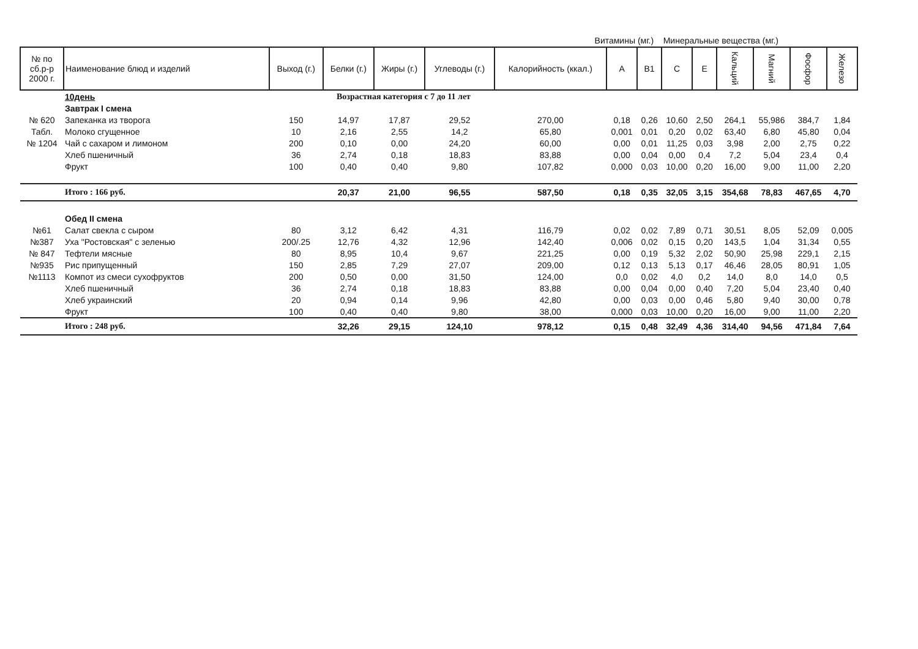Витамины (мг.) Минеральные вещества (мг.)
| № по сб.р-р 2000 г. | Наименование блюд и изделий | Выход (г.) | Белки (г.) | Жиры (г.) | Углеводы (г.) | Калорийность (ккал.) | А | В1 | С | Е | Кальций | Магний | Фосфор | Железо |
| --- | --- | --- | --- | --- | --- | --- | --- | --- | --- | --- | --- | --- | --- | --- |
| | 10день | Возрастная категория с 7 до 11 лет | | | | | | | | | | | | |
| | Завтрак I смена | | | | | | | | | | | | | |
| № 620 | Запеканка из творога | 150 | 14,97 | 17,87 | 29,52 | 270,00 | 0,18 | 0,26 | 10,60 | 2,50 | 264,1 | 55,986 | 384,7 | 1,84 |
| Табл. | Молоко сгущенное | 10 | 2,16 | 2,55 | 14,2 | 65,80 | 0,001 | 0,01 | 0,20 | 0,02 | 63,40 | 6,80 | 45,80 | 0,04 |
| № 1204 | Чай с сахаром и лимоном | 200 | 0,10 | 0,00 | 24,20 | 60,00 | 0,00 | 0,01 | 11,25 | 0,03 | 3,98 | 2,00 | 2,75 | 0,22 |
| | Хлеб пшеничный | 36 | 2,74 | 0,18 | 18,83 | 83,88 | 0,00 | 0,04 | 0,00 | 0,4 | 7,2 | 5,04 | 23,4 | 0,4 |
| | Фрукт | 100 | 0,40 | 0,40 | 9,80 | 107,82 | 0,000 | 0,03 | 10,00 | 0,20 | 16,00 | 9,00 | 11,00 | 2,20 |
| | Итого : 166 руб. | | 20,37 | 21,00 | 96,55 | 587,50 | 0,18 | 0,35 | 32,05 | 3,15 | 354,68 | 78,83 | 467,65 | 4,70 |
| | Обед II смена | | | | | | | | | | | | | |
| №61 | Салат свекла с сыром | 80 | 3,12 | 6,42 | 4,31 | 116,79 | 0,02 | 0,02 | 7,89 | 0,71 | 30,51 | 8,05 | 52,09 | 0,005 |
| №387 | Уха "Ростовская" с зеленью | 200/.25 | 12,76 | 4,32 | 12,96 | 142,40 | 0,006 | 0,02 | 0,15 | 0,20 | 143,5 | 1,04 | 31,34 | 0,55 |
| № 847 | Тефтели мясные | 80 | 8,95 | 10,4 | 9,67 | 221,25 | 0,00 | 0,19 | 5,32 | 2,02 | 50,90 | 25,98 | 229,1 | 2,15 |
| №935 | Рис припущенный | 150 | 2,85 | 7,29 | 27,07 | 209,00 | 0,12 | 0,13 | 5,13 | 0,17 | 46,46 | 28,05 | 80,91 | 1,05 |
| №1113 | Компот из смеси сухофруктов | 200 | 0,50 | 0,00 | 31,50 | 124,00 | 0,0 | 0,02 | 4,0 | 0,2 | 14,0 | 8,0 | 14,0 | 0,5 |
| | Хлеб пшеничный | 36 | 2,74 | 0,18 | 18,83 | 83,88 | 0,00 | 0,04 | 0,00 | 0,40 | 7,20 | 5,04 | 23,40 | 0,40 |
| | Хлеб украинский | 20 | 0,94 | 0,14 | 9,96 | 42,80 | 0,00 | 0,03 | 0,00 | 0,46 | 5,80 | 9,40 | 30,00 | 0,78 |
| | Фрукт | 100 | 0,40 | 0,40 | 9,80 | 38,00 | 0,000 | 0,03 | 10,00 | 0,20 | 16,00 | 9,00 | 11,00 | 2,20 |
| | Итого : 248 руб. | | 32,26 | 29,15 | 124,10 | 978,12 | 0,15 | 0,48 | 32,49 | 4,36 | 314,40 | 94,56 | 471,84 | 7,64 |